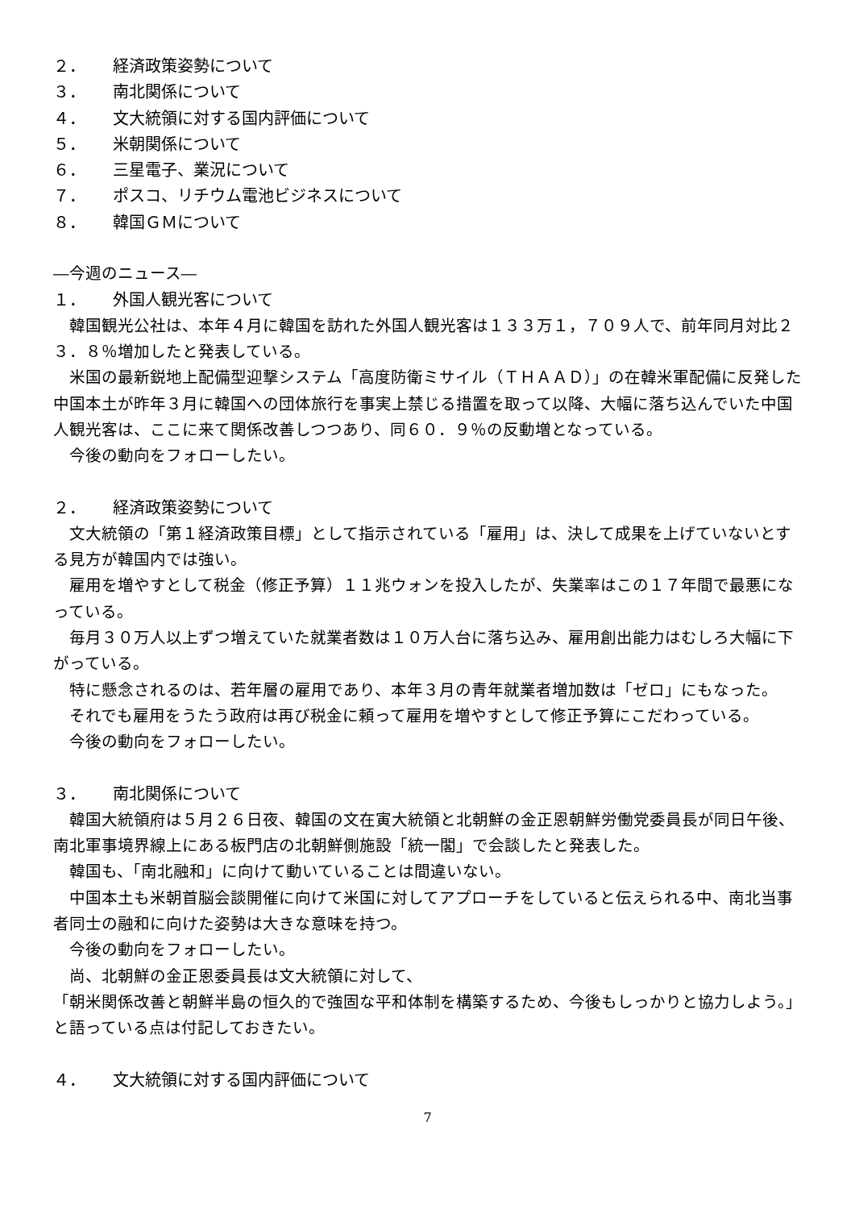２． 経済政策姿勢について
３． 南北関係について
４． 文大統領に対する国内評価について
５． 米朝関係について
６． 三星電子、業況について
７． ポスコ、リチウム電池ビジネスについて
８． 韓国ＧＭについて
―今週のニュース―
１． 外国人観光客について
韓国観光公社は、本年４月に韓国を訪れた外国人観光客は１３３万１，７０９人で、前年同月対比２３．８％増加したと発表している。
米国の最新鋭地上配備型迎撃システム「高度防衛ミサイル（ＴＨＡＡＤ）」の在韓米軍配備に反発した中国本土が昨年３月に韓国への団体旅行を事実上禁じる措置を取って以降、大幅に落ち込んでいた中国人観光客は、ここに来て関係改善しつつあり、同６０．９％の反動増となっている。
今後の動向をフォローしたい。
２． 経済政策姿勢について
文大統領の「第１経済政策目標」として指示されている「雇用」は、決して成果を上げていないとする見方が韓国内では強い。
雇用を増やすとして税金（修正予算）１１兆ウォンを投入したが、失業率はこの１７年間で最悪になっている。
毎月３０万人以上ずつ増えていた就業者数は１０万人台に落ち込み、雇用創出能力はむしろ大幅に下がっている。
特に懸念されるのは、若年層の雇用であり、本年３月の青年就業者増加数は「ゼロ」にもなった。
それでも雇用をうたう政府は再び税金に頼って雇用を増やすとして修正予算にこだわっている。
今後の動向をフォローしたい。
３． 南北関係について
韓国大統領府は５月２６日夜、韓国の文在寅大統領と北朝鮮の金正恩朝鮮労働党委員長が同日午後、南北軍事境界線上にある板門店の北朝鮮側施設「統一閣」で会談したと発表した。
韓国も、「南北融和」に向けて動いていることは間違いない。
中国本土も米朝首脳会談開催に向けて米国に対してアプローチをしていると伝えられる中、南北当事者同士の融和に向けた姿勢は大きな意味を持つ。
今後の動向をフォローしたい。
尚、北朝鮮の金正恩委員長は文大統領に対して、
「朝米関係改善と朝鮮半島の恒久的で強固な平和体制を構築するため、今後もしっかりと協力しよう。」
と語っている点は付記しておきたい。
４． 文大統領に対する国内評価について
7